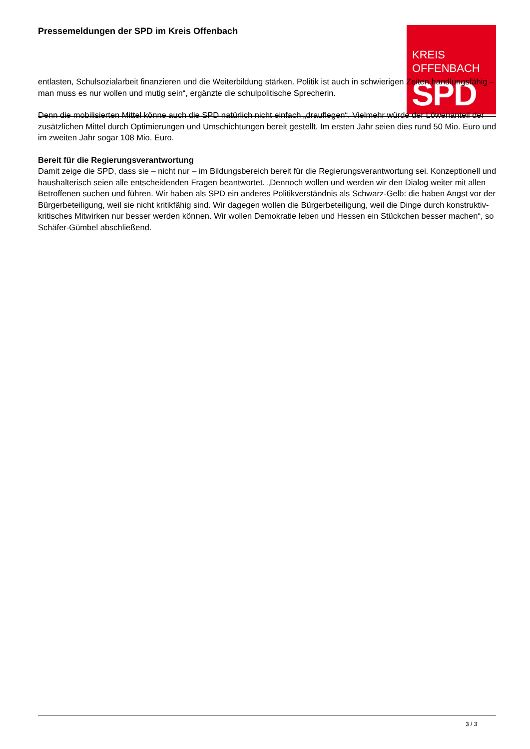Pressemeldungen der SPD im Kreis Offenbach
KREIS
OFFENBACH
SPD
entlasten, Schulsozialarbeit finanzieren und die Weiterbildung stärken. Politik ist auch in schwierigen Zeiten handlungsfähig – man muss es nur wollen und mutig sein“, ergänzte die schulpolitische Sprecherin.
Denn die mobilisierten Mittel könne auch die SPD natürlich nicht einfach „drauflegen“. Vielmehr würde der Löwenanteil der zusätzlichen Mittel durch Optimierungen und Umschichtungen bereit gestellt. Im ersten Jahr seien dies rund 50 Mio. Euro und im zweiten Jahr sogar 108 Mio. Euro.
Bereit für die Regierungsverantwortung
Damit zeige die SPD, dass sie – nicht nur – im Bildungsbereich bereit für die Regierungsverantwortung sei. Konzeptionell und haushalterisch seien alle entscheidenden Fragen beantwortet. „Dennoch wollen und werden wir den Dialog weiter mit allen Betroffenen suchen und führen. Wir haben als SPD ein anderes Politikverständnis als Schwarz-Gelb: die haben Angst vor der Bürgerbeteiligung, weil sie nicht kritikfähig sind. Wir dagegen wollen die Bürgerbeteiligung, weil die Dinge durch konstruktiv-kritisches Mitwirken nur besser werden können. Wir wollen Demokratie leben und Hessen ein Stückchen besser machen“, so Schäfer-Gümbel abschließend.
3 / 3